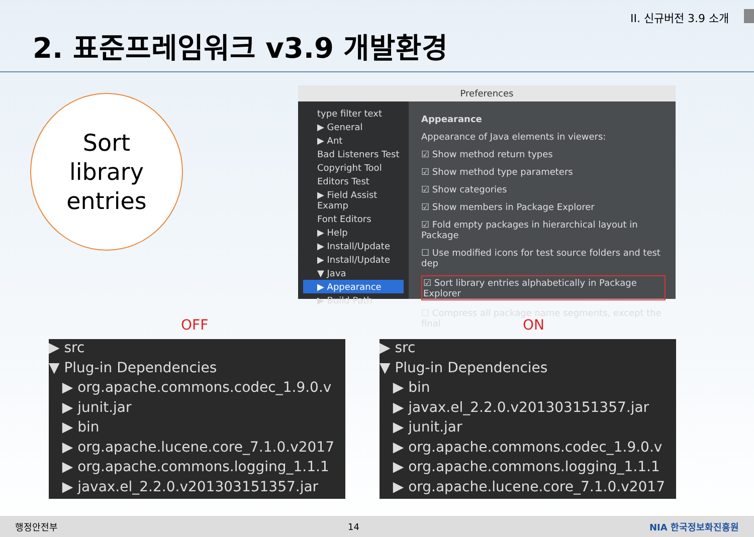II. 신규버전 3.9 소개
2. 표준프레임워크 v3.9 개발환경
Sort
library
entries
Preferences
type filter text
▶ General
▶ Ant
Bad Listeners Test
Copyright Tool
Editors Test
▶ Field Assist Examp
Font Editors
▶ Help
▶ Install/Update
▶ Install/Update
▼ Java
▶ Appearance
▶ Build Path
Appearance
Appearance of Java elements in viewers:
☑ Show method return types
☑ Show method type parameters
☑ Show categories
☑ Show members in Package Explorer
☑ Fold empty packages in hierarchical layout in Package
☐ Use modified icons for test source folders and test dep
☑ Sort library entries alphabetically in Package Explorer
☐ Compress all package name segments, except the final
OFF ON
▶ src
▼ Plug-in Dependencies
▶ org.apache.commons.codec_1.9.0.v
▶ junit.jar
▶ bin
▶ org.apache.lucene.core_7.1.0.v2017
▶ org.apache.commons.logging_1.1.1
▶ javax.el_2.2.0.v201303151357.jar
▶ src
▼ Plug-in Dependencies
▶ bin
▶ javax.el_2.2.0.v201303151357.jar
▶ junit.jar
▶ org.apache.commons.codec_1.9.0.v
▶ org.apache.commons.logging_1.1.1
▶ org.apache.lucene.core_7.1.0.v2017
행정안전부 14 NIA 한국정보화진흥원